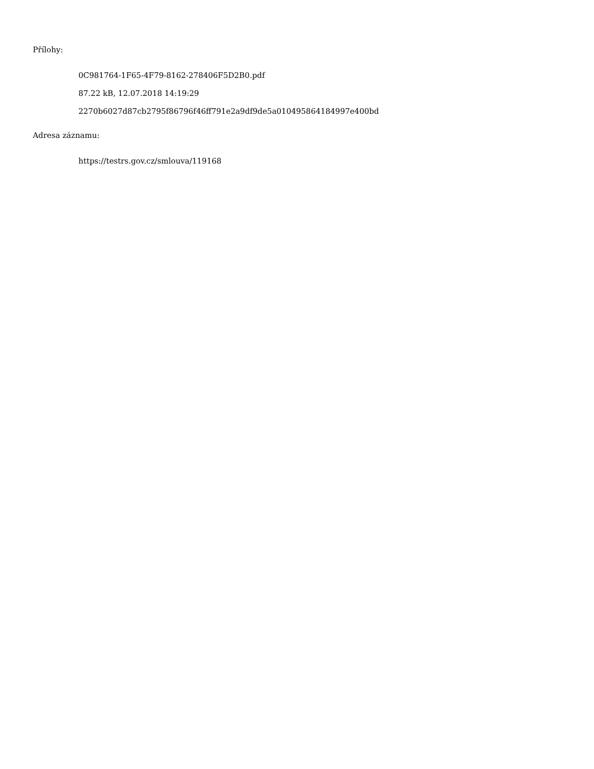Přílohy:
0C981764-1F65-4F79-8162-278406F5D2B0.pdf
87.22 kB, 12.07.2018 14:19:29
2270b6027d87cb2795f86796f46ff791e2a9df9de5a010495864184997e400bd
Adresa záznamu:
https://testrs.gov.cz/smlouva/119168